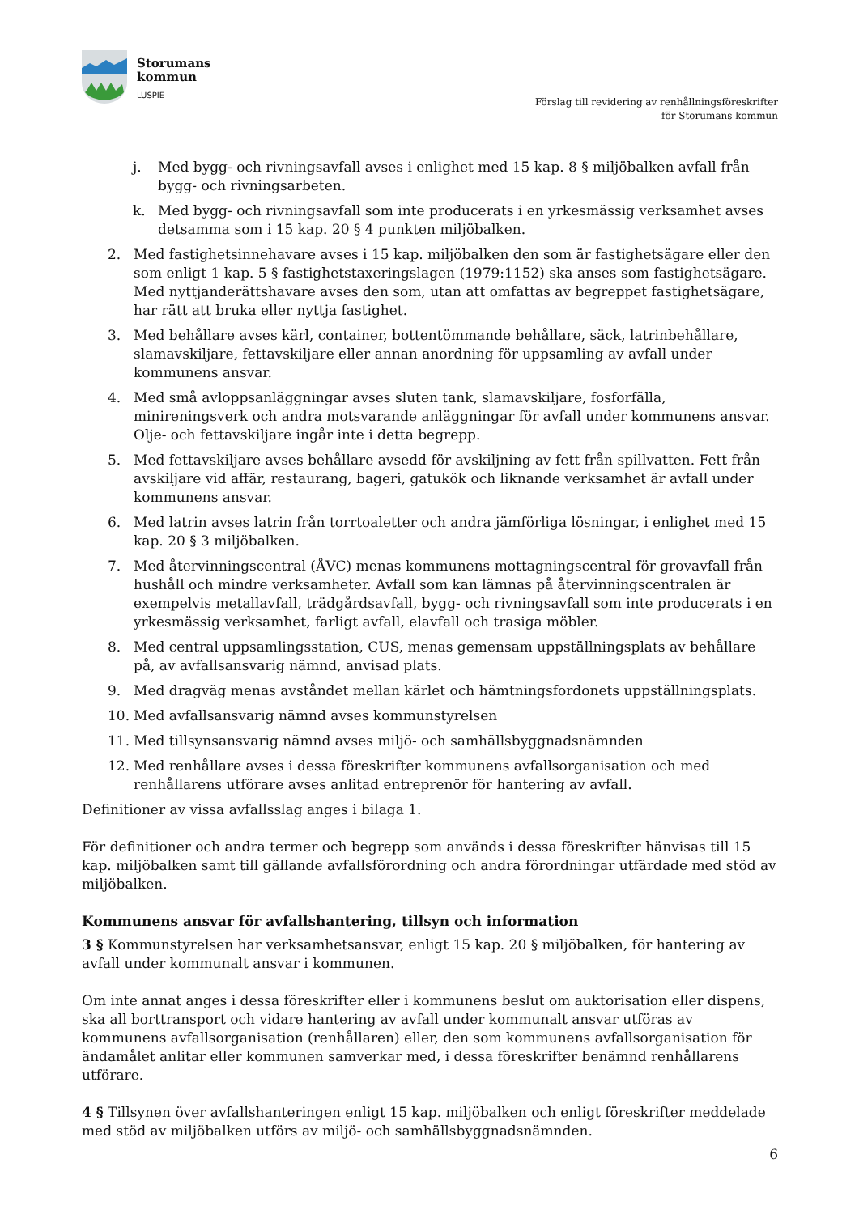Storumans
kommun
LUSPIE
Förslag till revidering av renhållningsföreskrifter
för Storumans kommun
j. Med bygg- och rivningsavfall avses i enlighet med 15 kap. 8 § miljöbalken avfall från bygg- och rivningsarbeten.
k. Med bygg- och rivningsavfall som inte producerats i en yrkesmässig verksamhet avses detsamma som i 15 kap. 20 § 4 punkten miljöbalken.
2. Med fastighetsinnehavare avses i 15 kap. miljöbalken den som är fastighetsägare eller den som enligt 1 kap. 5 § fastighetstaxeringslagen (1979:1152) ska anses som fastighetsägare. Med nyttjanderättshavare avses den som, utan att omfattas av begreppet fastighetsägare, har rätt att bruka eller nyttja fastighet.
3. Med behållare avses kärl, container, bottentömmande behållare, säck, latrinbehållare, slamavskiljare, fettavskiljare eller annan anordning för uppsamling av avfall under kommunens ansvar.
4. Med små avloppsanläggningar avses sluten tank, slamavskiljare, fosforfälla, minireningsverk och andra motsvarande anläggningar för avfall under kommunens ansvar. Olje- och fettavskiljare ingår inte i detta begrepp.
5. Med fettavskiljare avses behållare avsedd för avskiljning av fett från spillvatten. Fett från avskiljare vid affär, restaurang, bageri, gatukök och liknande verksamhet är avfall under kommunens ansvar.
6. Med latrin avses latrin från torrtoaletter och andra jämförliga lösningar, i enlighet med 15 kap. 20 § 3 miljöbalken.
7. Med återvinningscentral (ÅVC) menas kommunens mottagningscentral för grovavfall från hushåll och mindre verksamheter. Avfall som kan lämnas på återvinningscentralen är exempelvis metallavfall, trädgårdsavfall, bygg- och rivningsavfall som inte producerats i en yrkesmässig verksamhet, farligt avfall, elavfall och trasiga möbler.
8. Med central uppsamlingsstation, CUS, menas gemensam uppställningsplats av behållare på, av avfallsansvarig nämnd, anvisad plats.
9. Med dragväg menas avståndet mellan kärlet och hämtningsfordonets uppställningsplats.
10. Med avfallsansvarig nämnd avses kommunstyrelsen
11. Med tillsynsansvarig nämnd avses miljö- och samhällsbyggnadsnämnden
12. Med renhållare avses i dessa föreskrifter kommunens avfallsorganisation och med renhållarens utförare avses anlitad entreprenör för hantering av avfall.
Definitioner av vissa avfallsslag anges i bilaga 1.
För definitioner och andra termer och begrepp som används i dessa föreskrifter hänvisas till 15 kap. miljöbalken samt till gällande avfallsförordning och andra förordningar utfärdade med stöd av miljöbalken.
Kommunens ansvar för avfallshantering, tillsyn och information
3 § Kommunstyrelsen har verksamhetsansvar, enligt 15 kap. 20 § miljöbalken, för hantering av avfall under kommunalt ansvar i kommunen.
Om inte annat anges i dessa föreskrifter eller i kommunens beslut om auktorisation eller dispens, ska all borttransport och vidare hantering av avfall under kommunalt ansvar utföras av kommunens avfallsorganisation (renhållaren) eller, den som kommunens avfallsorganisation för ändamålet anlitar eller kommunen samverkar med, i dessa föreskrifter benämnd renhållarens utförare.
4 § Tillsynen över avfallshanteringen enligt 15 kap. miljöbalken och enligt föreskrifter meddelade med stöd av miljöbalken utförs av miljö- och samhällsbyggnadsnämnden.
6